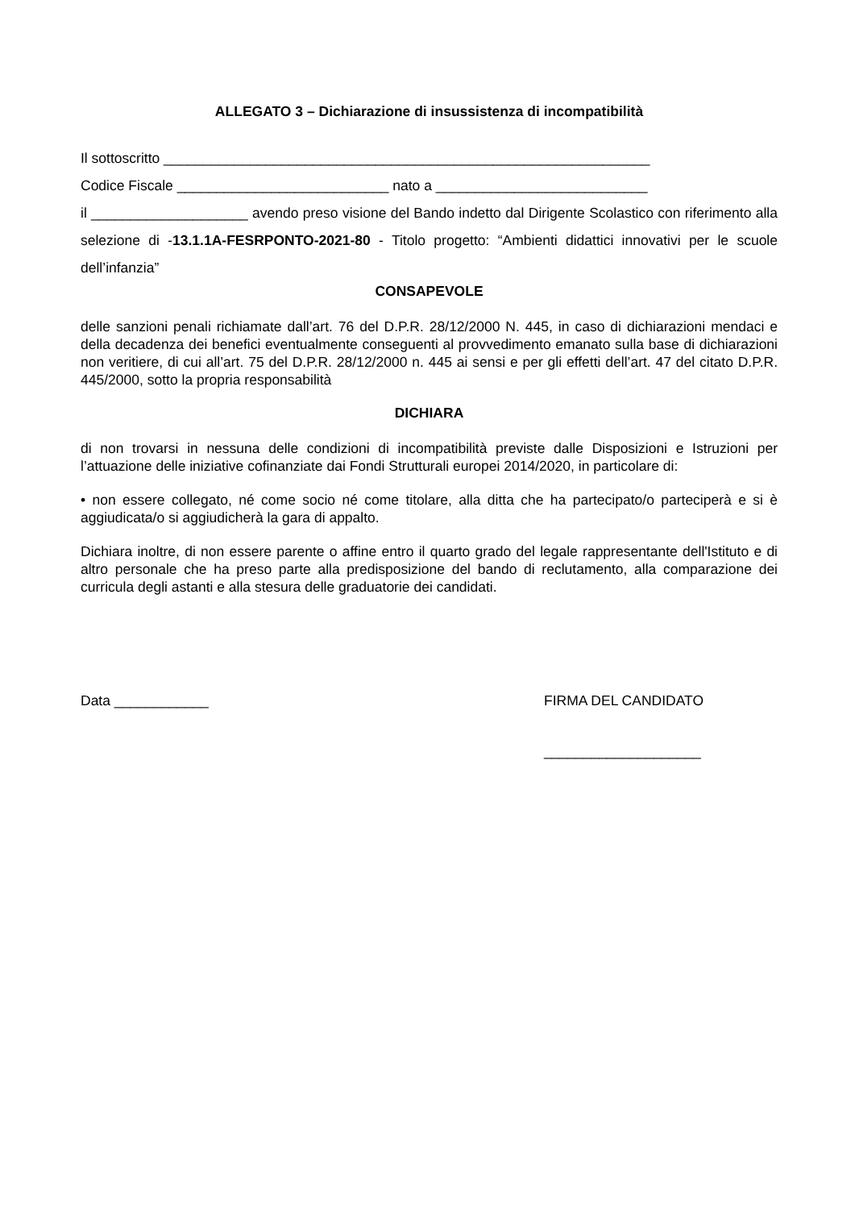ALLEGATO 3 – Dichiarazione di insussistenza di incompatibilità
Il sottoscritto ______________________________________________________________
Codice Fiscale ___________________________ nato a ___________________________
il ____________________ avendo preso visione del Bando indetto dal Dirigente Scolastico con riferimento alla selezione di -13.1.1A-FESRPONTO-2021-80 - Titolo progetto: “Ambienti didattici innovativi per le scuole dell’infanzia”
CONSAPEVOLE
delle sanzioni penali richiamate dall’art. 76 del D.P.R. 28/12/2000 N. 445, in caso di dichiarazioni mendaci e della decadenza dei benefici eventualmente conseguenti al provvedimento emanato sulla base di dichiarazioni non veritiere, di cui all’art. 75 del D.P.R. 28/12/2000 n. 445 ai sensi e per gli effetti dell’art. 47 del citato D.P.R. 445/2000, sotto la propria responsabilità
DICHIARA
di non trovarsi in nessuna delle condizioni di incompatibilità previste dalle Disposizioni e Istruzioni per l’attuazione delle iniziative cofinanziate dai Fondi Strutturali europei 2014/2020, in particolare di:
• non essere collegato, né come socio né come titolare, alla ditta che ha partecipato/o parteciperà e si è aggiudicata/o si aggiudicherà la gara di appalto.
Dichiara inoltre, di non essere parente o affine entro il quarto grado del legale rappresentante dell'Istituto e di altro personale che ha preso parte alla predisposizione del bando di reclutamento, alla comparazione dei curricula degli astanti e alla stesura delle graduatorie dei candidati.
Data ____________ FIRMA DEL CANDIDATO
____________________